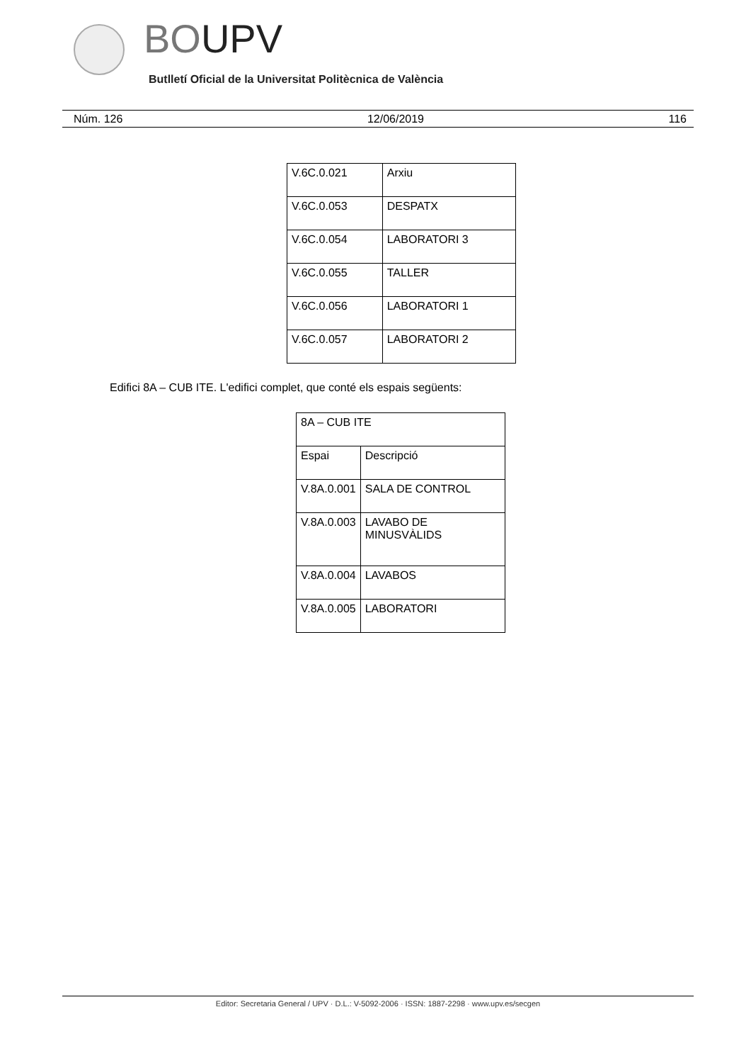BOUPV
Butlletí Oficial de la Universitat Politècnica de València
Núm. 126 12/06/2019 116
| V.6C.0.021 | Arxiu |
| V.6C.0.053 | DESPATX |
| V.6C.0.054 | LABORATORI 3 |
| V.6C.0.055 | TALLER |
| V.6C.0.056 | LABORATORI 1 |
| V.6C.0.057 | LABORATORI 2 |
Edifici 8A – CUB ITE. L'edifici complet, que conté els espais següents:
| 8A – CUB ITE | |
| Espai | Descripció |
| V.8A.0.001 | SALA DE CONTROL |
| V.8A.0.003 | LAVABO DE MINUSVÀLIDS |
| V.8A.0.004 | LAVABOS |
| V.8A.0.005 | LABORATORI |
Editor: Secretaria General / UPV · D.L.: V-5092-2006 · ISSN: 1887-2298 · www.upv.es/secgen